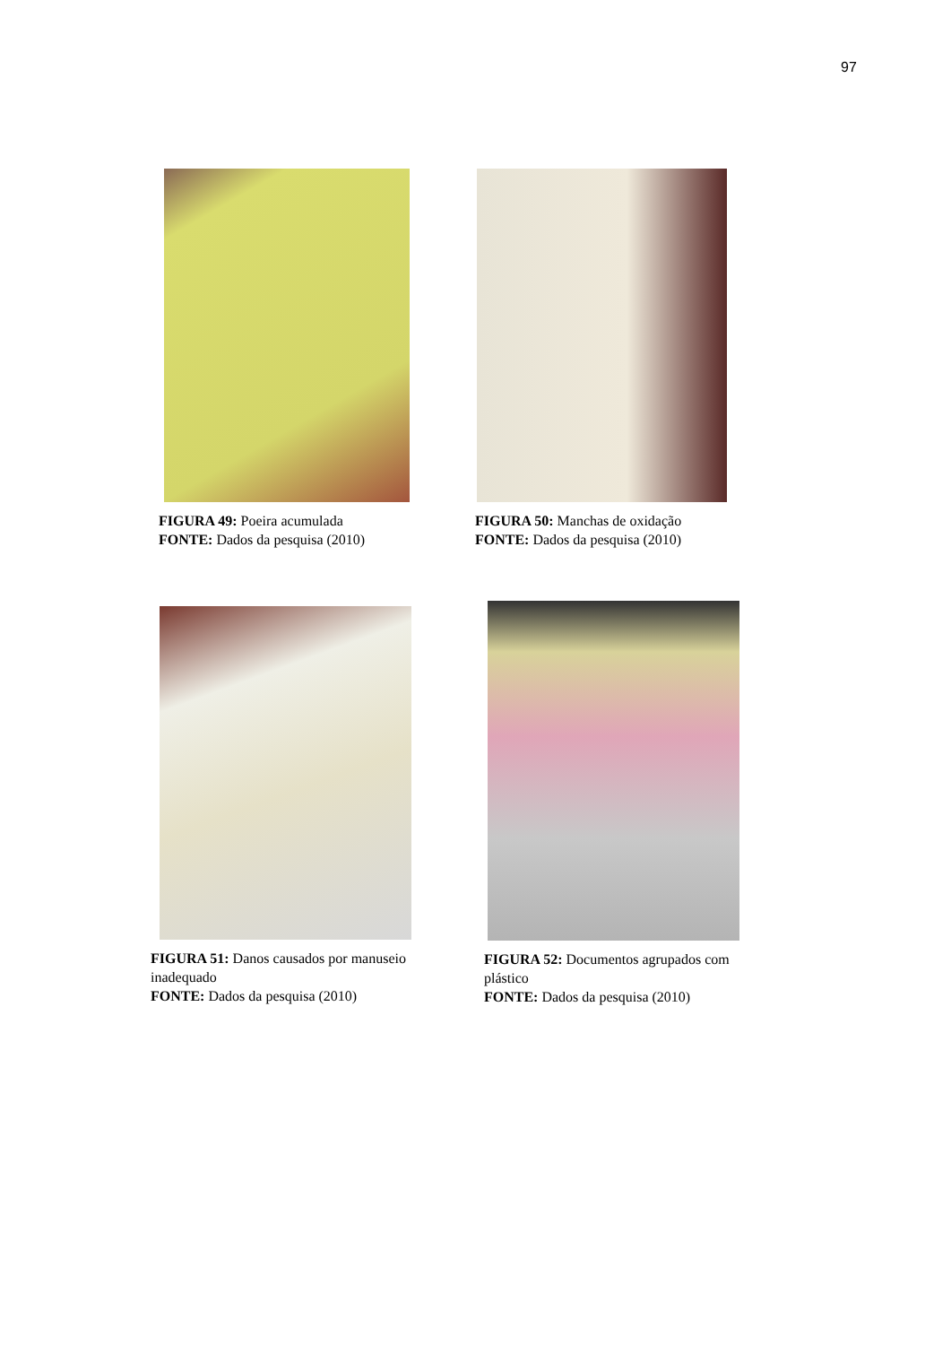97
FIGURA 49: Poeira acumulada
FONTE: Dados da pesquisa (2010)
FIGURA 50: Manchas de oxidação
FONTE: Dados da pesquisa (2010)
FIGURA 51: Danos causados por manuseio inadequado
FONTE: Dados da pesquisa (2010)
FIGURA 52: Documentos agrupados com plástico
FONTE: Dados da pesquisa (2010)